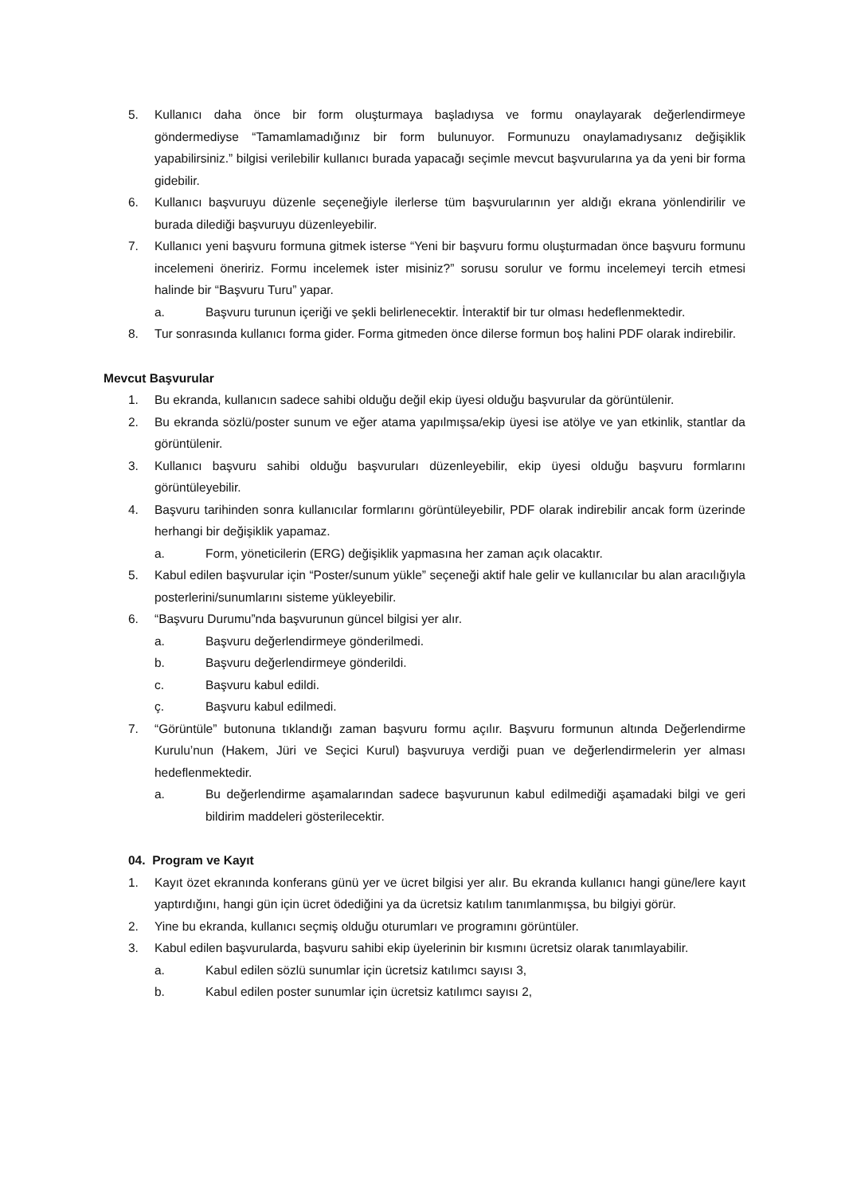5. Kullanıcı daha önce bir form oluşturmaya başladıysa ve formu onaylayarak değerlendirmeye göndermediyse “Tamamlamadığınız bir form bulunuyor. Formunuzu onaylamadıysanız değişiklik yapabilirsiniz.” bilgisi verilebilir kullanıcı burada yapacağı seçimle mevcut başvurularına ya da yeni bir forma gidebilir.
6. Kullanıcı başvuruyu düzenle seçeneğiyle ilerlerse tüm başvurularının yer aldığı ekrana yönlendirilir ve burada dilediği başvuruyu düzenleyebilir.
7. Kullanıcı yeni başvuru formuna gitmek isterse “Yeni bir başvuru formu oluşturmadan önce başvuru formunu incelemeni öneririz. Formu incelemek ister misiniz?” sorusu sorulur ve formu incelemeyi tercih etmesi halinde bir “Başvuru Turu” yapar.
a. Başvuru turunun içeriği ve şekli belirlenecektir. İnteraktif bir tur olması hedeflenmektedir.
8. Tur sonrasında kullanıcı forma gider. Forma gitmeden önce dilerse formun boş halini PDF olarak indirebilir.
Mevcut Başvurular
1. Bu ekranda, kullanıcın sadece sahibi olduğu değil ekip üyesi olduğu başvurular da görüntülenir.
2. Bu ekranda sözlü/poster sunum ve eğer atama yapılmışsa/ekip üyesi ise atölye ve yan etkinlik, stantlar da görüntülenir.
3. Kullanıcı başvuru sahibi olduğu başvuruları düzenleyebilir, ekip üyesi olduğu başvuru formlarını görüntüleyebilir.
4. Başvuru tarihinden sonra kullanıcılar formlarını görüntüleyebilir, PDF olarak indirebilir ancak form üzerinde herhangi bir değişiklik yapamaz.
a. Form, yöneticilerin (ERG) değişiklik yapmasına her zaman açık olacaktır.
5. Kabul edilen başvurular için “Poster/sunum yükle” seçeneği aktif hale gelir ve kullanıcılar bu alan aracılığıyla posterlerini/sunumlarını sisteme yükleyebilir.
6. “Başvuru Durumu”nda başvurunun güncel bilgisi yer alır.
a. Başvuru değerlendirmeye gönderilmedi.
b. Başvuru değerlendirmeye gönderildi.
c. Başvuru kabul edildi.
ç. Başvuru kabul edilmedi.
7. “Görüntüle” butonuna tıklandığı zaman başvuru formu açılır. Başvuru formunun altında Değerlendirme Kurulu’nun (Hakem, Jüri ve Seçici Kurul) başvuruya verdiği puan ve değerlendirmelerin yer alması hedeflenmektedir.
a. Bu değerlendirme aşamalarından sadece başvurunun kabul edilmediği aşamadaki bilgi ve geri bildirim maddeleri gösterilecektir.
04. Program ve Kayıt
1. Kayıt özet ekranında konferans günü yer ve ücret bilgisi yer alır. Bu ekranda kullanıcı hangi güne/lere kayıt yaptırdığını, hangi gün için ücret ödediğini ya da ücretsiz katılım tanımlanmışsa, bu bilgiyi görür.
2. Yine bu ekranda, kullanıcı seçmiş olduğu oturumları ve programını görüntüler.
3. Kabul edilen başvurularda, başvuru sahibi ekip üyelerinin bir kısmını ücretsiz olarak tanımlayabilir.
a. Kabul edilen sözlü sunumlar için ücretsiz katılımcı sayısı 3,
b. Kabul edilen poster sunumlar için ücretsiz katılımcı sayısı 2,